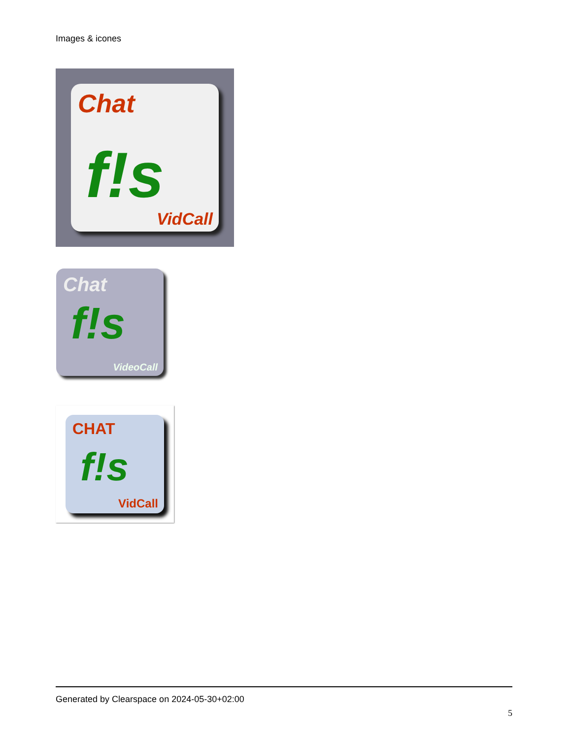Images & icones
Chat
f!s
VidCall
Chat
f!s
VideoCall
CHAT
f!s
VidCall
Generated by Clearspace on 2024-05-30+02:00
5